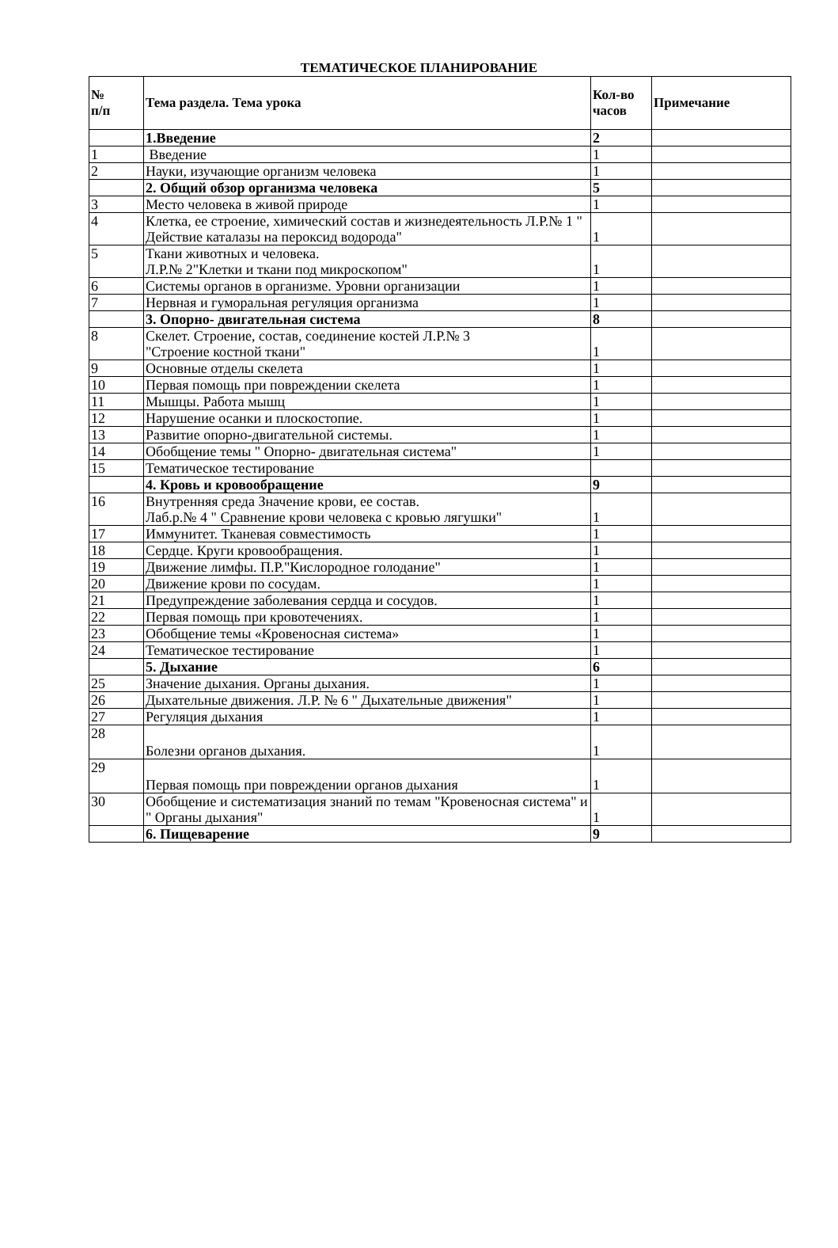ТЕМАТИЧЕСКОЕ ПЛАНИРОВАНИЕ
| № п/п | Тема раздела. Тема урока | Кол-во часов | Примечание |
| --- | --- | --- | --- |
| | 1.Введение | 2 | |
| 1 | Введение | 1 | |
| 2 | Науки, изучающие организм человека | 1 | |
| | 2. Общий обзор организма человека | 5 | |
| 3 | Место человека в живой природе | 1 | |
| 4 | Клетка, ее строение, химический состав и жизнедеятельность Л.Р.№ 1 " Действие каталазы на пероксид водорода" | 1 | |
| 5 | Ткани животных и человека. Л.Р.№ 2"Клетки и ткани под микроскопом" | 1 | |
| 6 | Системы органов в организме. Уровни организации | 1 | |
| 7 | Нервная и гуморальная регуляция организма | 1 | |
| | 3. Опорно- двигательная система | 8 | |
| 8 | Скелет. Строение, состав, соединение костей Л.Р.№ 3 "Строение костной ткани" | 1 | |
| 9 | Основные отделы скелета | 1 | |
| 10 | Первая помощь при повреждении скелета | 1 | |
| 11 | Мышцы. Работа мышц | 1 | |
| 12 | Нарушение осанки и плоскостопие. | 1 | |
| 13 | Развитие опорно-двигательной системы. | 1 | |
| 14 | Обобщение темы " Опорно- двигательная система" | 1 | |
| 15 | Тематическое тестирование | | |
| | 4. Кровь и кровообращение | 9 | |
| 16 | Внутренняя среда Значение крови, ее состав. Лаб.р.№ 4 " Сравнение крови человека с кровью лягушки" | 1 | |
| 17 | Иммунитет. Тканевая совместимость | 1 | |
| 18 | Сердце. Круги кровообращения. | 1 | |
| 19 | Движение лимфы. П.Р."Кислородное голодание" | 1 | |
| 20 | Движение крови по сосудам. | 1 | |
| 21 | Предупреждение заболевания сердца и сосудов. | 1 | |
| 22 | Первая помощь при кровотечениях. | 1 | |
| 23 | Обобщение темы «Кровеносная система» | 1 | |
| 24 | Тематическое тестирование | 1 | |
| | 5. Дыхание | 6 | |
| 25 | Значение дыхания. Органы дыхания. | 1 | |
| 26 | Дыхательные движения. Л.Р. № 6 " Дыхательные движения" | 1 | |
| 27 | Регуляция дыхания | 1 | |
| 28 | Болезни органов дыхания. | 1 | |
| 29 | Первая помощь при повреждении органов дыхания | 1 | |
| 30 | Обобщение и систематизация знаний по темам "Кровеносная система" и " Органы дыхания" | 1 | |
| | 6. Пищеварение | 9 | |